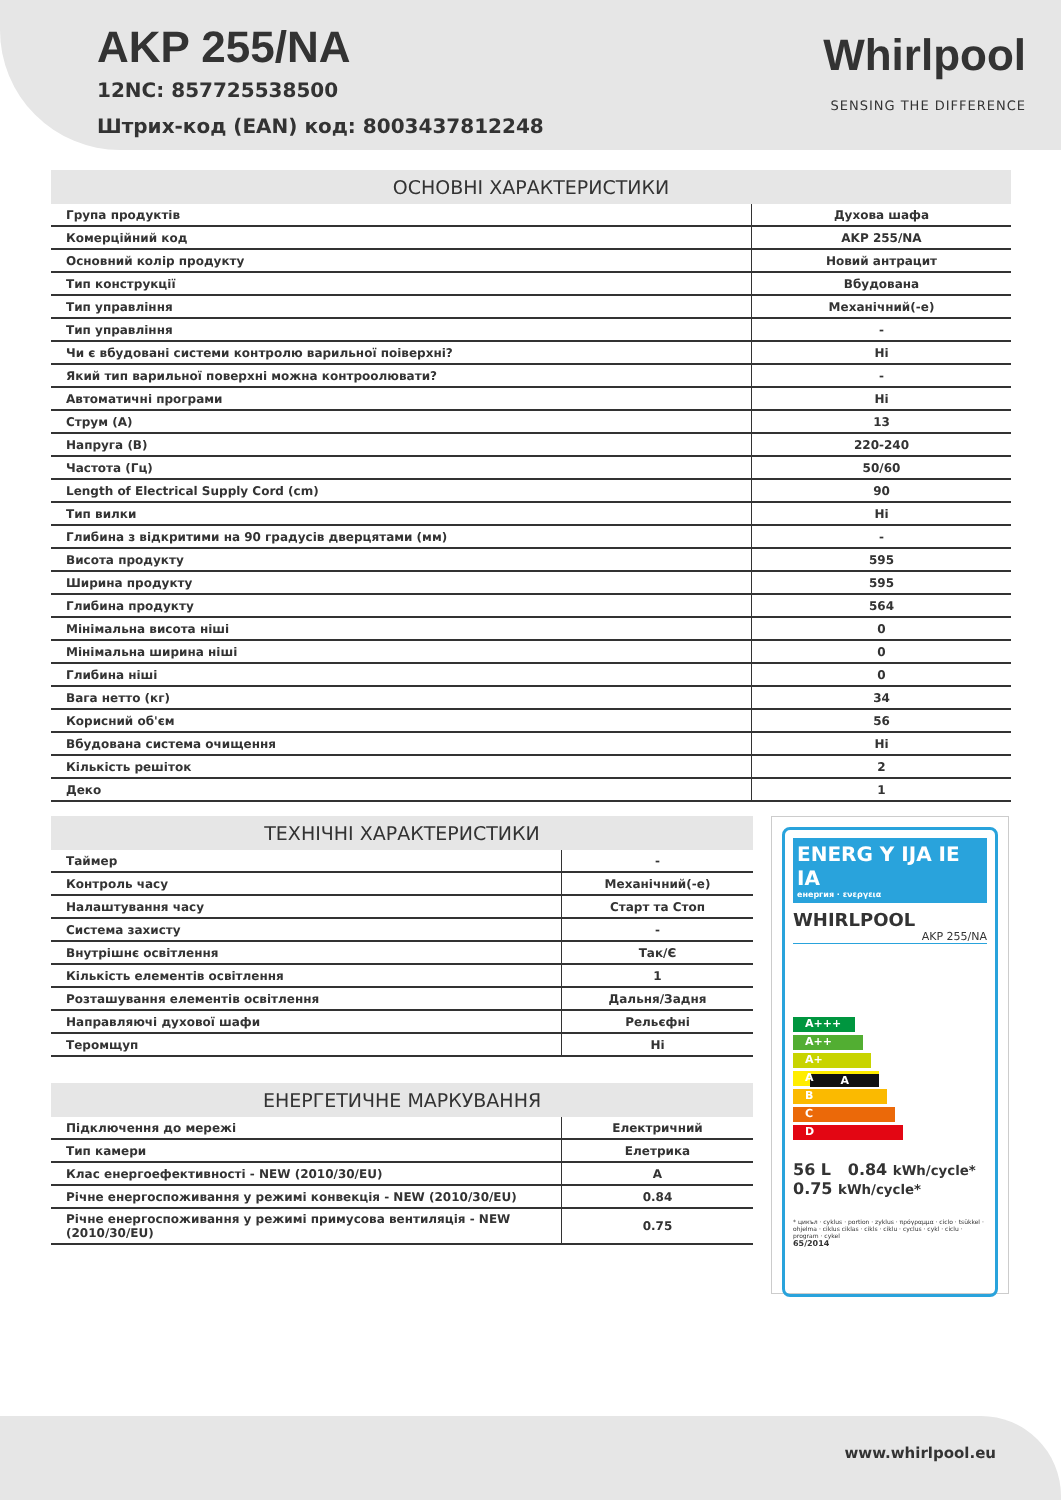AKP 255/NA
12NC: 857725538500
Штрих-код (EAN) код: 8003437812248
Whirlpool
SENSING THE DIFFERENCE
| ОСНОВНІ ХАРАКТЕРИСТИКИ | |
| --- | --- |
| Група продуктів | Духова шафа |
| Комерційний код | AKP 255/NA |
| Основний колір продукту | Новий антрацит |
| Тип конструкції | Вбудована |
| Тип управління | Механічний(-е) |
| Тип управління | - |
| Чи є вбудовані системи контролю варильної поіверхні? | Ні |
| Який тип варильної поверхні можна контроолювати? | - |
| Автоматичні програми | Ні |
| Струм (А) | 13 |
| Напруга (В) | 220-240 |
| Частота (Гц) | 50/60 |
| Length of Electrical Supply Cord (cm) | 90 |
| Тип вилки | Ні |
| Глибина з відкритими на 90 градусів дверцятами (мм) | - |
| Висота продукту | 595 |
| Ширина продукту | 595 |
| Глибина продукту | 564 |
| Мінімальна висота ніші | 0 |
| Мінімальна ширина ніші | 0 |
| Глибина ніші | 0 |
| Вага нетто (кг) | 34 |
| Корисний об'єм | 56 |
| Вбудована система очищення | Ні |
| Кількість решіток | 2 |
| Деко | 1 |
| ТЕХНІЧНІ ХАРАКТЕРИСТИКИ | |
| --- | --- |
| Таймер | - |
| Контроль часу | Механічний(-е) |
| Налаштування часу | Старт та Стоп |
| Система захисту | - |
| Внутрішнє освітлення | Так/Є |
| Кількість елементів освітлення | 1 |
| Розташування елементів освітлення | Дальня/Задня |
| Направляючі духової шафи | Рельєфні |
| Теромщуп | Ні |
| ЕНЕРГЕТИЧНЕ МАРКУВАННЯ | |
| --- | --- |
| Підключення до мережі | Електричний |
| Тип камери | Елетрика |
| Клас енергоефективності - NEW (2010/30/EU) | A |
| Річне енергоспоживання у режимі конвекція - NEW (2010/30/EU) | 0.84 |
| Річне енергоспоживання у режимі примусова вентиляція - NEW (2010/30/EU) | 0.75 |
ENERG Y IJA IE IA
енергия · ενεργεια
WHIRLPOOL
AKP 255/NA
A+++
A++
A+
A A
B
C
D
56 L 0.84 kWh/cycle*
0.75 kWh/cycle*
* цикъл · cyklus · portion · zyklus · πρόγραμμα · ciclo · tsükkel · ohjelma · ciklus ciklas · cikls · ciklu · cyclus · cykl · ciclu · program · cykel
65/2014
www.whirlpool.eu